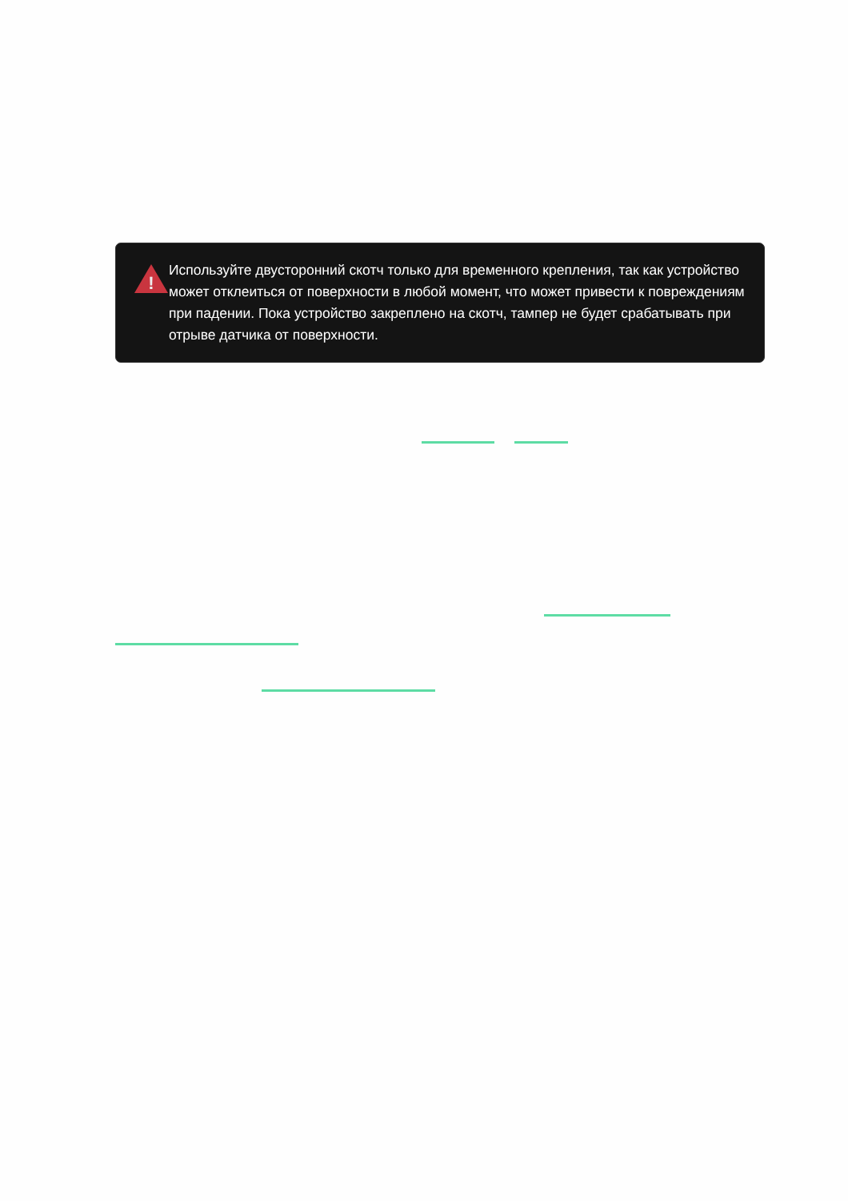!
Используйте двусторонний скотч только для временного крепления, так как устройство может отклеиться от поверхности в любой момент, что может привести к повреждениям при падении. Пока устройство закреплено на скотч, тампер не будет срабатывать при отрыве датчика от поверхности.